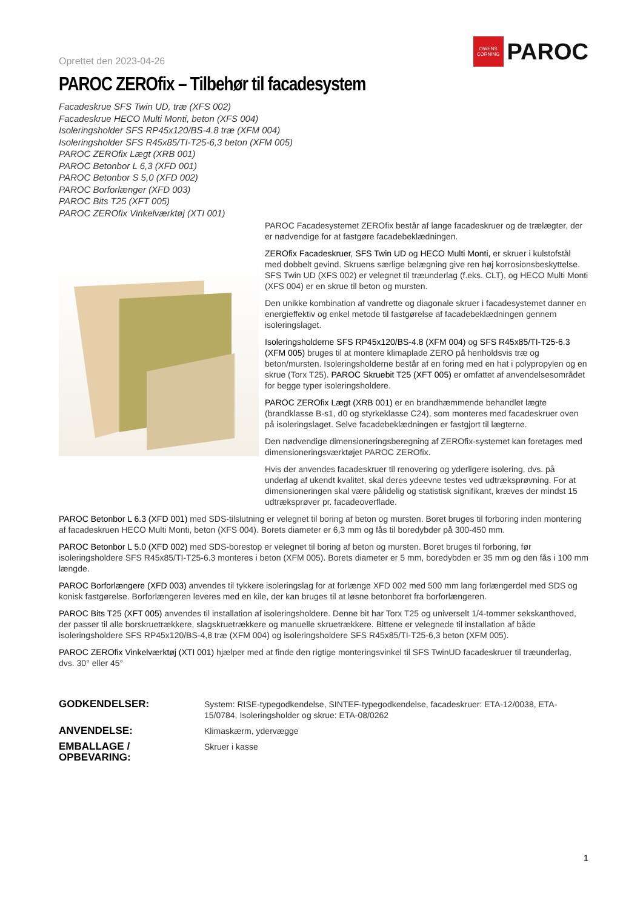Oprettet den 2023-04-26
OWENS
CORNING
PAROC
PAROC ZEROfix – Tilbehør til facadesystem
Facadeskrue SFS Twin UD, træ (XFS 002)
Facadeskrue HECO Multi Monti, beton (XFS 004)
Isoleringsholder SFS RP45x120/BS-4.8 træ (XFM 004)
Isoleringsholder SFS R45x85/TI-T25-6,3 beton (XFM 005)
PAROC ZEROfix Lægt (XRB 001)
PAROC Betonbor L 6,3 (XFD 001)
PAROC Betonbor S 5,0 (XFD 002)
PAROC Borforlænger (XFD 003)
PAROC Bits T25 (XFT 005)
PAROC ZEROfix Vinkelværktøj (XTI 001)
PAROC Facadesystemet ZEROfix består af lange facadeskruer og de trælægter, der er nødvendige for at fastgøre facadebeklædningen.
ZEROfix Facadeskruer, SFS Twin UD og HECO Multi Monti, er skruer i kulstofstål med dobbelt gevind. Skruens særlige belægning give ren høj korrosionsbeskyttelse. SFS Twin UD (XFS 002) er velegnet til træunderlag (f.eks. CLT), og HECO Multi Monti (XFS 004) er en skrue til beton og mursten.
Den unikke kombination af vandrette og diagonale skruer i facadesystemet danner en energieffektiv og enkel metode til fastgørelse af facadebeklædningen gennem isoleringslaget.
Isoleringsholderne SFS RP45x120/BS-4.8 (XFM 004) og SFS R45x85/TI-T25-6.3 (XFM 005) bruges til at montere klimaplade ZERO på henholdsvis træ og beton/mursten. Isoleringsholderne består af en foring med en hat i polypropylen og en skrue (Torx T25). PAROC Skruebit T25 (XFT 005) er omfattet af anvendelsesområdet for begge typer isoleringsholdere.
PAROC ZEROfix Lægt (XRB 001) er en brandhæmmende behandlet lægte (brandklasse B-s1, d0 og styrkeklasse C24), som monteres med facadeskruer oven på isoleringslaget. Selve facadebeklædningen er fastgjort til lægterne.
Den nødvendige dimensioneringsberegning af ZEROfix-systemet kan foretages med dimensioneringsværktøjet PAROC ZEROfix.
Hvis der anvendes facadeskruer til renovering og yderligere isolering, dvs. på underlag af ukendt kvalitet, skal deres ydeevne testes ved udtræksprøvning. For at dimensioneringen skal være pålidelig og statistisk signifikant, kræves der mindst 15 udtræksprøver pr. facadeoverflade.
PAROC Betonbor L 6.3 (XFD 001) med SDS-tilslutning er velegnet til boring af beton og mursten. Boret bruges til forboring inden montering af facadeskruen HECO Multi Monti, beton (XFS 004). Borets diameter er 6,3 mm og fås til boredybder på 300-450 mm.
PAROC Betonbor L 5.0 (XFD 002) med SDS-borestop er velegnet til boring af beton og mursten. Boret bruges til forboring, før isoleringsholdere SFS R45x85/TI-T25-6.3 monteres i beton (XFM 005). Borets diameter er 5 mm, boredybden er 35 mm og den fås i 100 mm længde.
PAROC Borforlængere (XFD 003) anvendes til tykkere isoleringslag for at forlænge XFD 002 med 500 mm lang forlængerdel med SDS og konisk fastgørelse. Borforlængeren leveres med en kile, der kan bruges til at løsne betonboret fra borforlængeren.
PAROC Bits T25 (XFT 005) anvendes til installation af isoleringsholdere. Denne bit har Torx T25 og universelt 1/4-tommer sekskanthoved, der passer til alle borskruetrækkere, slagskruetrækkere og manuelle skruetrækkere. Bittene er velegnede til installation af både isoleringsholdere SFS RP45x120/BS-4,8 træ (XFM 004) og isoleringsholdere SFS R45x85/TI-T25-6,3 beton (XFM 005).
PAROC ZEROfix Vinkelværktøj (XTI 001) hjælper med at finde den rigtige monteringsvinkel til SFS TwinUD facadeskruer til træunderlag, dvs. 30° eller 45°
GODKENDELSER:
System: RISE-typegodkendelse, SINTEF-typegodkendelse, facadeskruer: ETA-12/0038, ETA-15/0784, Isoleringsholder og skrue: ETA-08/0262
ANVENDELSE:
Klimaskærm, ydervægge
EMBALLAGE / OPBEVARING:
Skruer i kasse
1